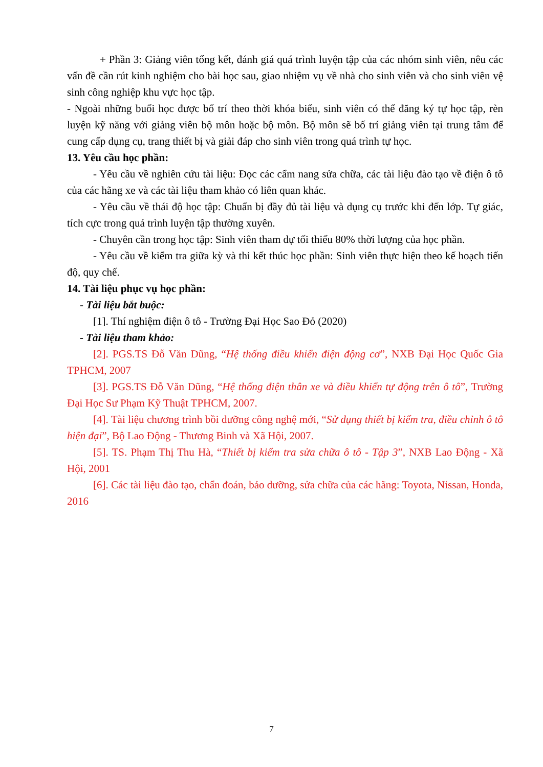+ Phần 3: Giảng viên tổng kết, đánh giá quá trình luyện tập của các nhóm sinh viên, nêu các vấn đề cần rút kinh nghiệm cho bài học sau, giao nhiệm vụ về nhà cho sinh viên và cho sinh viên vệ sinh công nghiệp khu vực học tập.
- Ngoài những buổi học được bố trí theo thời khóa biểu, sinh viên có thể đăng ký tự học tập, rèn luyện kỹ năng với giảng viên bộ môn hoặc bộ môn. Bộ môn sẽ bố trí giảng viên tại trung tâm để cung cấp dụng cụ, trang thiết bị và giải đáp cho sinh viên trong quá trình tự học.
13. Yêu cầu học phần:
- Yêu cầu về nghiên cứu tài liệu: Đọc các cẩm nang sửa chữa, các tài liệu đào tạo về điện ô tô của các hãng xe và các tài liệu tham khảo có liên quan khác.
- Yêu cầu về thái độ học tập: Chuẩn bị đầy đủ tài liệu và dụng cụ trước khi đến lớp. Tự giác, tích cực trong quá trình luyện tập thường xuyên.
- Chuyên cần trong học tập: Sinh viên tham dự tối thiểu 80% thời lượng của học phần.
- Yêu cầu về kiểm tra giữa kỳ và thi kết thúc học phần: Sinh viên thực hiện theo kế hoạch tiến độ, quy chế.
14. Tài liệu phục vụ học phần:
- Tài liệu bắt buộc:
[1]. Thí nghiệm điện ô tô - Trường Đại Học Sao Đỏ (2020)
- Tài liệu tham khảo:
[2]. PGS.TS Đỗ Văn Dũng, “Hệ thống điều khiển điện động cơ”, NXB Đại Học Quốc Gia TPHCM, 2007
[3]. PGS.TS Đỗ Văn Dũng, “Hệ thống điện thân xe và điều khiển tự động trên ô tô”, Trường Đại Học Sư Phạm Kỹ Thuật TPHCM, 2007.
[4]. Tài liệu chương trình bồi dưỡng công nghệ mới, “Sử dụng thiết bị kiểm tra, điều chỉnh ô tô hiện đại”, Bộ Lao Động - Thương Binh và Xã Hội, 2007.
[5]. TS. Phạm Thị Thu Hà, “Thiết bị kiểm tra sửa chữa ô tô - Tập 3”, NXB Lao Động - Xã Hội, 2001
[6]. Các tài liệu đào tạo, chẩn đoán, bảo dưỡng, sửa chữa của các hãng: Toyota, Nissan, Honda, 2016
7